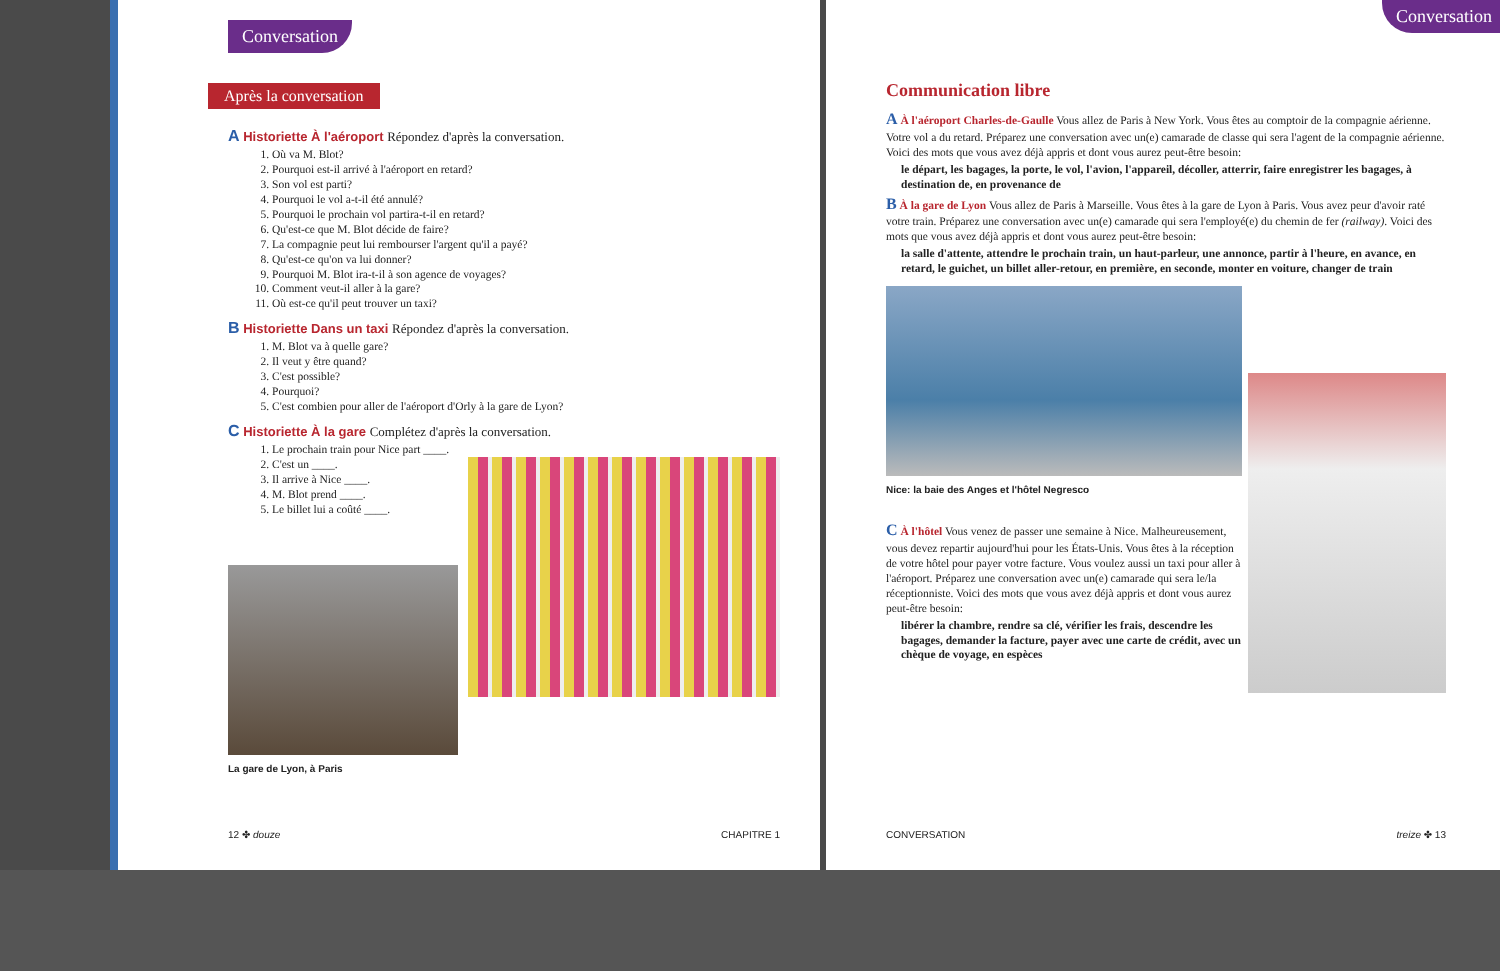Conversation
Après la conversation
A Historiette À l'aéroport Répondez d'après la conversation.
1. Où va M. Blot?
2. Pourquoi est-il arrivé à l'aéroport en retard?
3. Son vol est parti?
4. Pourquoi le vol a-t-il été annulé?
5. Pourquoi le prochain vol partira-t-il en retard?
6. Qu'est-ce que M. Blot décide de faire?
7. La compagnie peut lui rembourser l'argent qu'il a payé?
8. Qu'est-ce qu'on va lui donner?
9. Pourquoi M. Blot ira-t-il à son agence de voyages?
10. Comment veut-il aller à la gare?
11. Où est-ce qu'il peut trouver un taxi?
B Historiette Dans un taxi Répondez d'après la conversation.
1. M. Blot va à quelle gare?
2. Il veut y être quand?
3. C'est possible?
4. Pourquoi?
5. C'est combien pour aller de l'aéroport d'Orly à la gare de Lyon?
C Historiette À la gare Complétez d'après la conversation.
1. Le prochain train pour Nice part ____.
2. C'est un ____.
3. Il arrive à Nice ____.
4. M. Blot prend ____.
5. Le billet lui a coûté ____.
La gare de Lyon, à Paris
12 ✤ douze CHAPITRE 1
Conversation
Communication libre
A À l'aéroport Charles-de-Gaulle Vous allez de Paris à New York. Vous êtes au comptoir de la compagnie aérienne. Votre vol a du retard. Préparez une conversation avec un(e) camarade de classe qui sera l'agent de la compagnie aérienne. Voici des mots que vous avez déjà appris et dont vous aurez peut-être besoin:
le départ, les bagages, la porte, le vol, l'avion, l'appareil, décoller, atterrir, faire enregistrer les bagages, à destination de, en provenance de
B À la gare de Lyon Vous allez de Paris à Marseille. Vous êtes à la gare de Lyon à Paris. Vous avez peur d'avoir raté votre train. Préparez une conversation avec un(e) camarade qui sera l'employé(e) du chemin de fer (railway). Voici des mots que vous avez déjà appris et dont vous aurez peut-être besoin:
la salle d'attente, attendre le prochain train, un haut-parleur, une annonce, partir à l'heure, en avance, en retard, le guichet, un billet aller-retour, en première, en seconde, monter en voiture, changer de train
Nice: la baie des Anges et l'hôtel Negresco
C À l'hôtel Vous venez de passer une semaine à Nice. Malheureusement, vous devez repartir aujourd'hui pour les États-Unis. Vous êtes à la réception de votre hôtel pour payer votre facture. Vous voulez aussi un taxi pour aller à l'aéroport. Préparez une conversation avec un(e) camarade qui sera le/la réceptionniste. Voici des mots que vous avez déjà appris et dont vous aurez peut-être besoin:
libérer la chambre, rendre sa clé, vérifier les frais, descendre les bagages, demander la facture, payer avec une carte de crédit, avec un chèque de voyage, en espèces
CONVERSATION treize ✤ 13